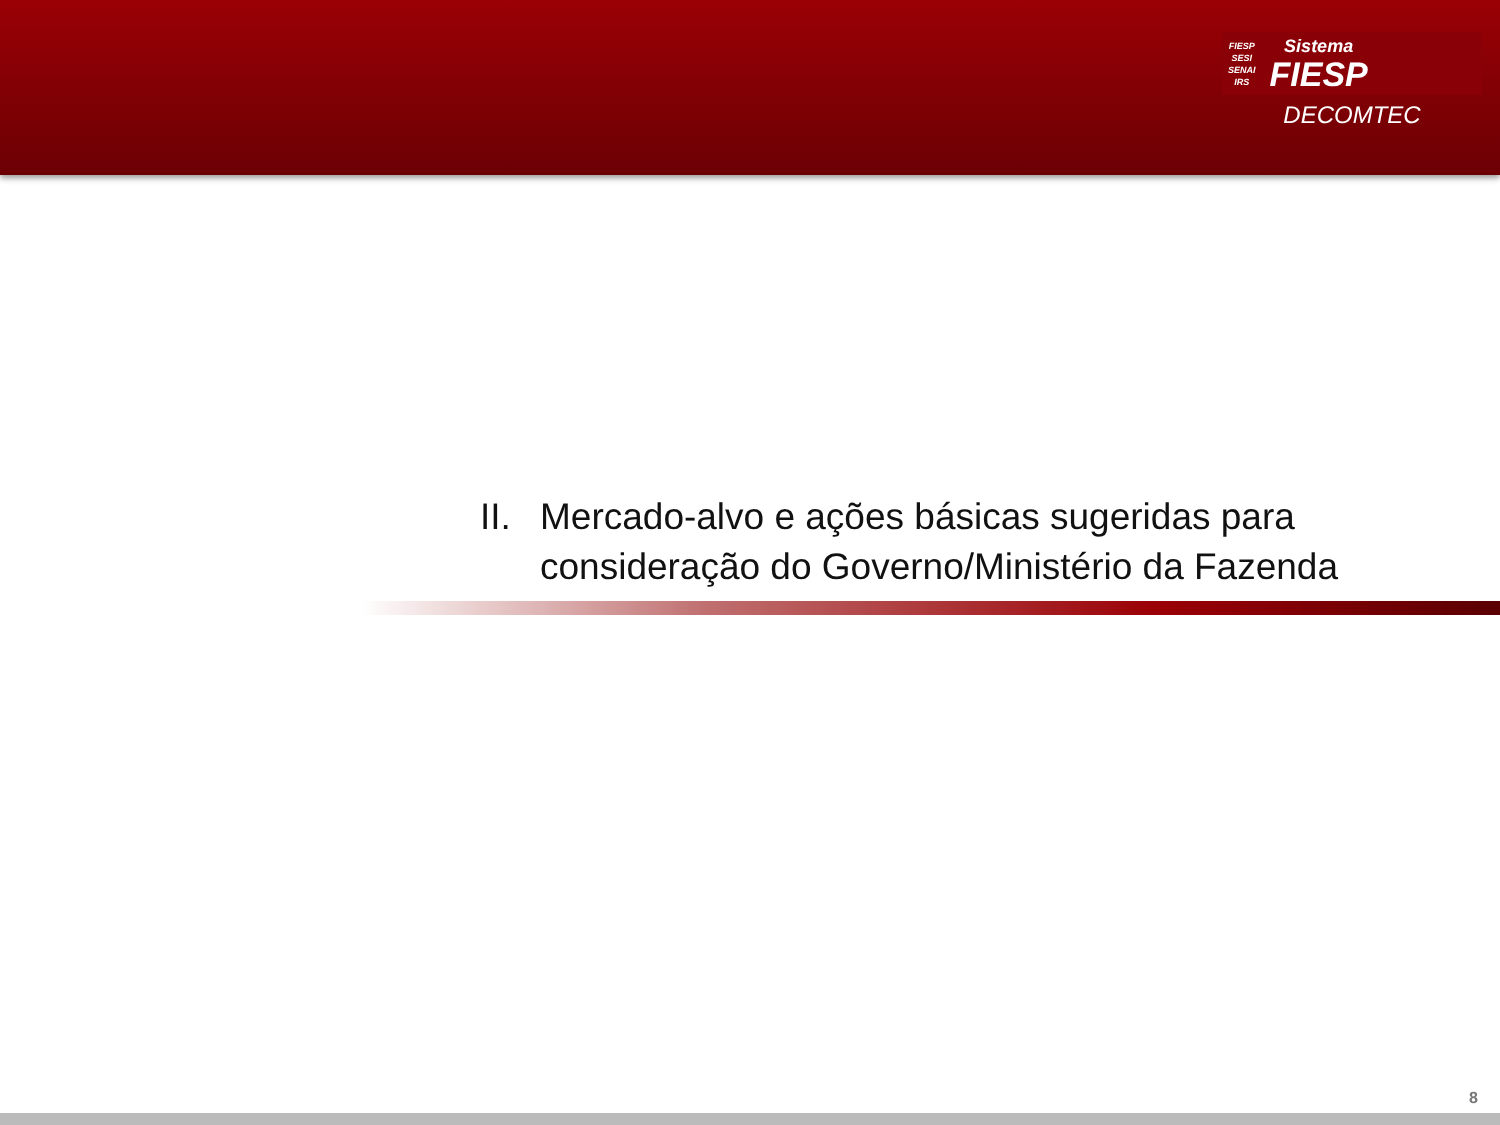FIESP
SESI
SENAI
IRS
Sistema
FIESP
DECOMTEC
II. Mercado-alvo e ações básicas sugeridas para
consideração do Governo/Ministério da Fazenda
8